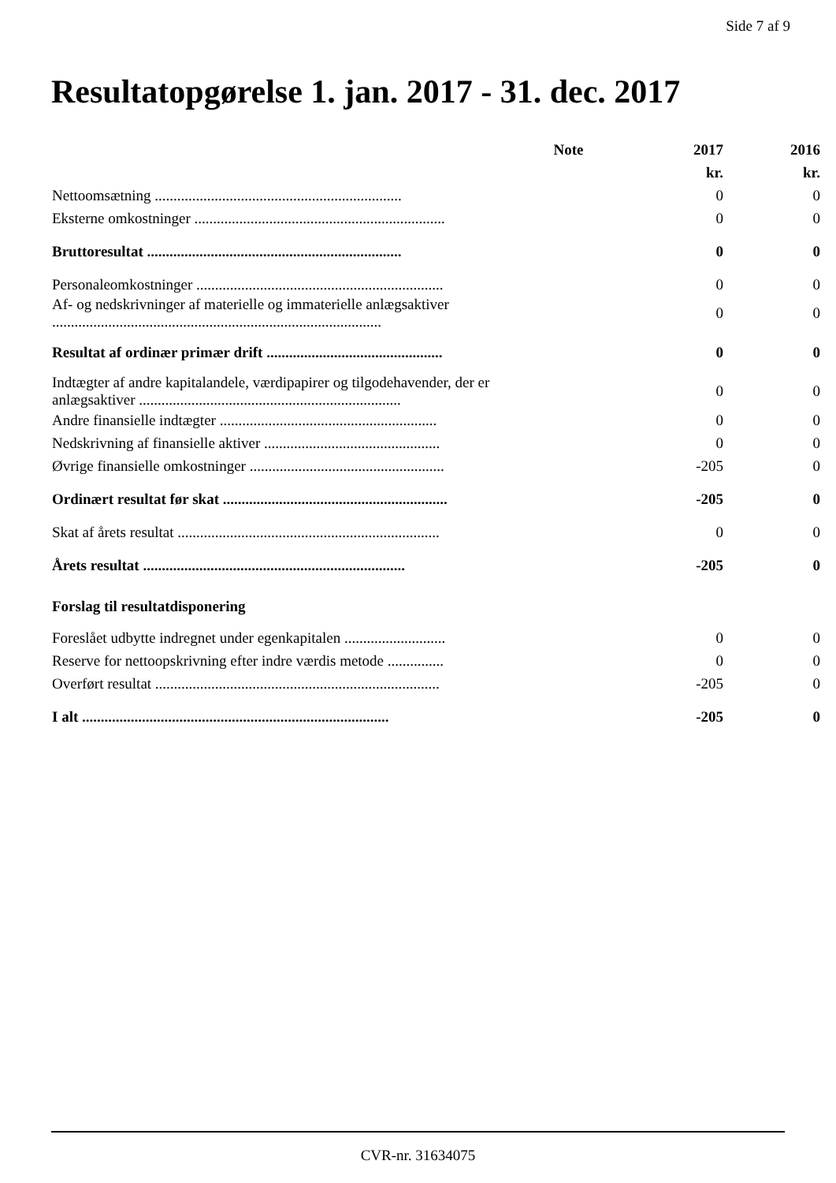Side 7 af 9
Resultatopgørelse 1. jan. 2017 - 31. dec. 2017
| | Note | 2017 | 2016 |
| --- | --- | --- | --- |
| | | kr. | kr. |
| Nettoomsætning .................................................................. | | 0 | 0 |
| Eksterne omkostninger ................................................................... | | 0 | 0 |
| Bruttoresultat .................................................................... | | 0 | 0 |
| Personaleomkostninger .................................................................. | | 0 | 0 |
| Af- og nedskrivninger af materielle og immaterielle anlægsaktiver ........................................................................................ | | 0 | 0 |
| Resultat af ordinær primær drift ............................................... | | 0 | 0 |
| Indtægter af andre kapitalandele, værdipapirer og tilgodehavender, der er anlægsaktiver ...................................................................... | | 0 | 0 |
| Andre finansielle indtægter .......................................................... | | 0 | 0 |
| Nedskrivning af finansielle aktiver ............................................... | | 0 | 0 |
| Øvrige finansielle omkostninger .................................................... | | -205 | 0 |
| Ordinært resultat før skat ............................................................ | | -205 | 0 |
| Skat af årets resultat ...................................................................... | | 0 | 0 |
| Årets resultat ...................................................................... | | -205 | 0 |
| Forslag til resultatdisponering | | | |
| Foreslået udbytte indregnet under egenkapitalen ........................... | | 0 | 0 |
| Reserve for nettoopskrivning efter indre værdis metode ............... | | 0 | 0 |
| Overført resultat ............................................................................ | | -205 | 0 |
| I alt .................................................................................. | | -205 | 0 |
CVR-nr. 31634075